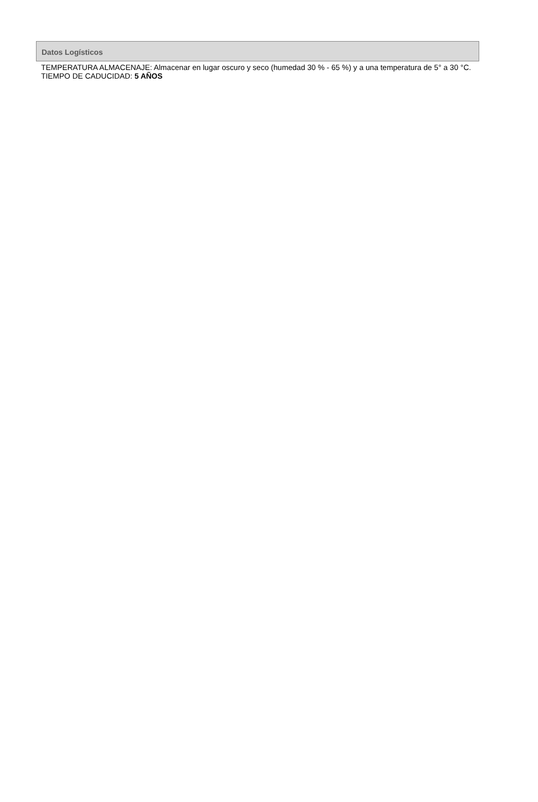Datos Logísticos
TEMPERATURA ALMACENAJE: Almacenar en lugar oscuro y seco (humedad 30 % - 65 %) y a una temperatura de 5° a 30 °C.
TIEMPO DE CADUCIDAD: 5 AÑOS